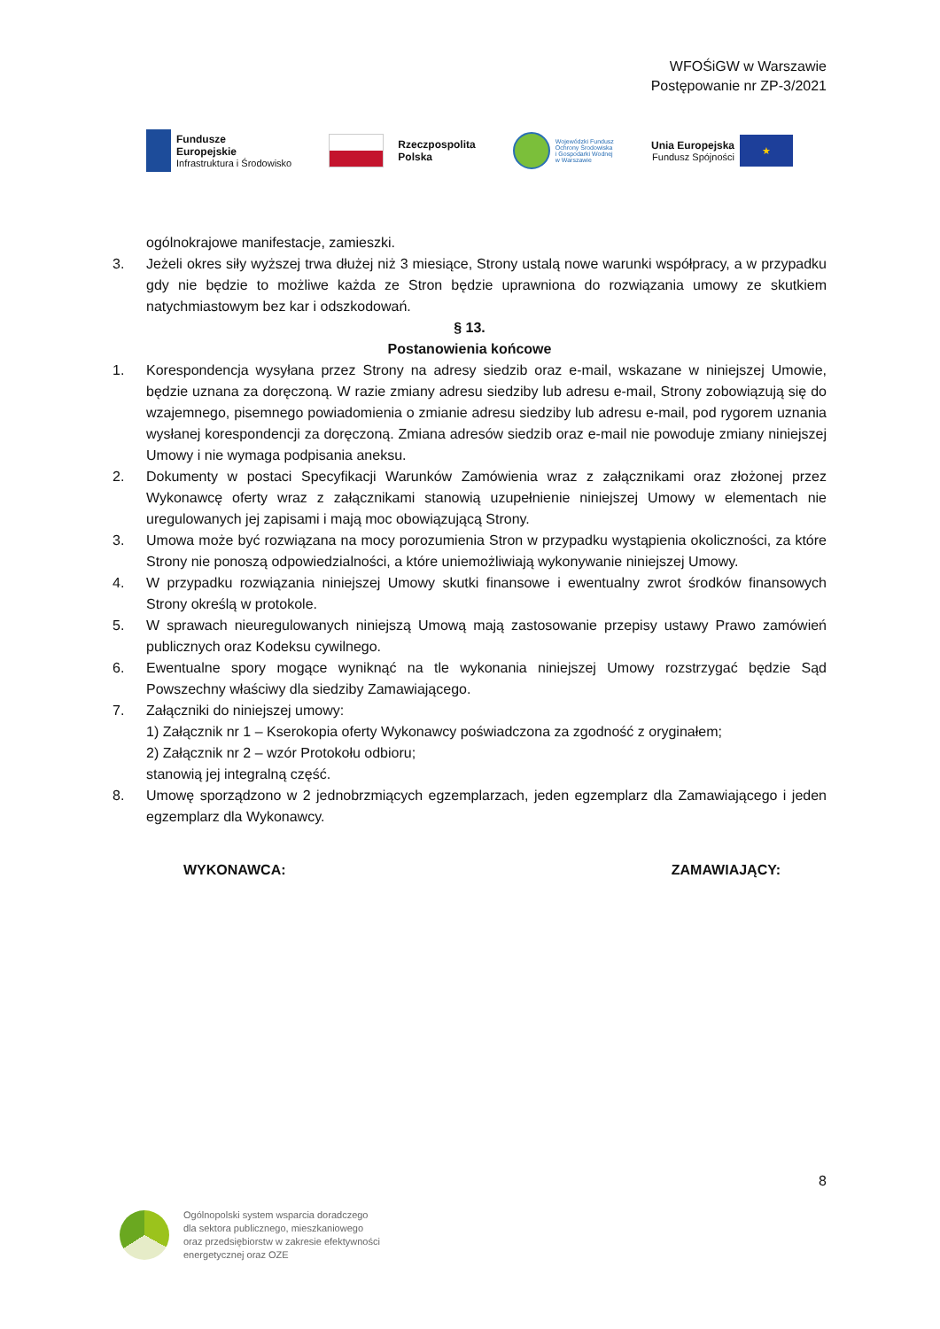WFOŚiGW w Warszawie
Postępowanie nr ZP-3/2021
Fundusze
Europejskie
Infrastruktura i Środowisko
Rzeczpospolita
Polska
Wojewódzki Fundusz
Ochrony Środowiska
i Gospodarki Wodnej
w Warszawie
Unia Europejska
Fundusz Spójności
★
ogólnokrajowe manifestacje, zamieszki.
3. Jeżeli okres siły wyższej trwa dłużej niż 3 miesiące, Strony ustalą nowe warunki współpracy, a w przypadku gdy nie będzie to możliwe każda ze Stron będzie uprawniona do rozwiązania umowy ze skutkiem natychmiastowym bez kar i odszkodowań.
§ 13.
Postanowienia końcowe
1. Korespondencja wysyłana przez Strony na adresy siedzib oraz e-mail, wskazane w niniejszej Umowie, będzie uznana za doręczoną. W razie zmiany adresu siedziby lub adresu e-mail, Strony zobowiązują się do wzajemnego, pisemnego powiadomienia o zmianie adresu siedziby lub adresu e-mail, pod rygorem uznania wysłanej korespondencji za doręczoną. Zmiana adresów siedzib oraz e-mail nie powoduje zmiany niniejszej Umowy i nie wymaga podpisania aneksu.
2. Dokumenty w postaci Specyfikacji Warunków Zamówienia wraz z załącznikami oraz złożonej przez Wykonawcę oferty wraz z załącznikami stanowią uzupełnienie niniejszej Umowy w elementach nie uregulowanych jej zapisami i mają moc obowiązującą Strony.
3. Umowa może być rozwiązana na mocy porozumienia Stron w przypadku wystąpienia okoliczności, za które Strony nie ponoszą odpowiedzialności, a które uniemożliwiają wykonywanie niniejszej Umowy.
4. W przypadku rozwiązania niniejszej Umowy skutki finansowe i ewentualny zwrot środków finansowych Strony określą w protokole.
5. W sprawach nieuregulowanych niniejszą Umową mają zastosowanie przepisy ustawy Prawo zamówień publicznych oraz Kodeksu cywilnego.
6. Ewentualne spory mogące wyniknąć na tle wykonania niniejszej Umowy rozstrzygać będzie Sąd Powszechny właściwy dla siedziby Zamawiającego.
7. Załączniki do niniejszej umowy:
1) Załącznik nr 1 – Kserokopia oferty Wykonawcy poświadczona za zgodność z oryginałem;
2) Załącznik nr 2 – wzór Protokołu odbioru;
stanowią jej integralną część.
8. Umowę sporządzono w 2 jednobrzmiących egzemplarzach, jeden egzemplarz dla Zamawiającego i jeden egzemplarz dla Wykonawcy.
WYKONAWCA: ZAMAWIAJĄCY:
8
Ogólnopolski system wsparcia doradczego
dla sektora publicznego, mieszkaniowego
oraz przedsiębiorstw w zakresie efektywności
energetycznej oraz OZE